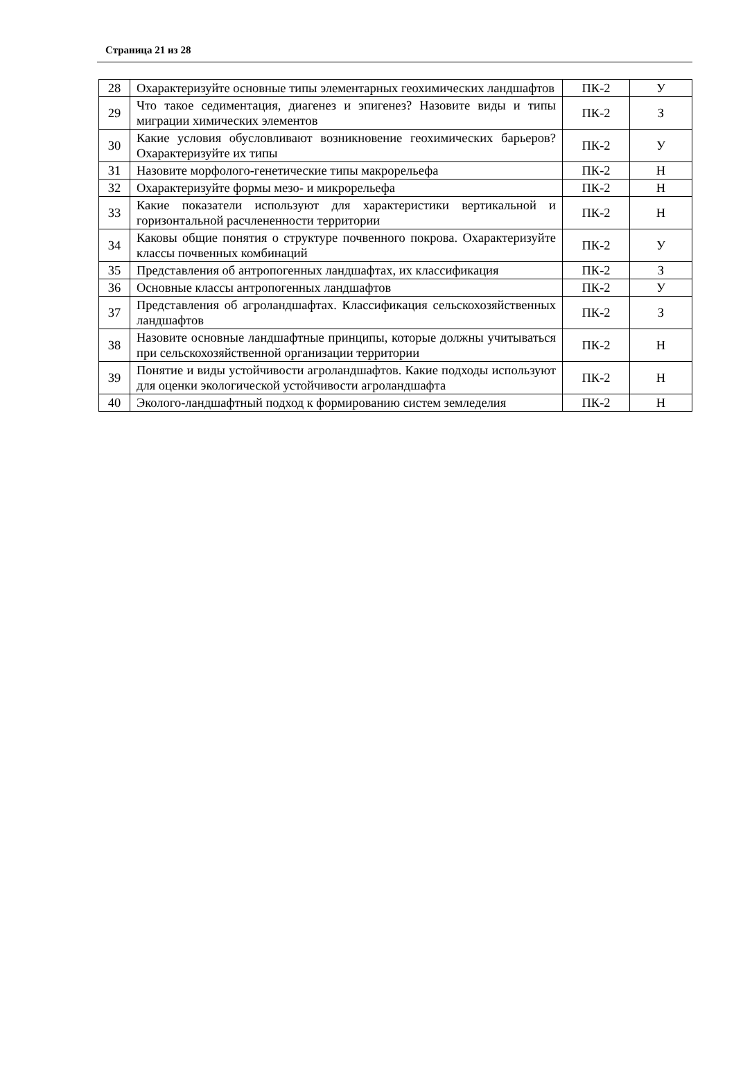Страница 21 из 28
| 28 | Охарактеризуйте основные типы элементарных геохимических ландшафтов | ПК-2 | У |
| 29 | Что такое седиментация, диагенез и эпигенез? Назовите виды и типы миграции химических элементов | ПК-2 | З |
| 30 | Какие условия обусловливают возникновение геохимических барьеров? Охарактеризуйте их типы | ПК-2 | У |
| 31 | Назовите морфолого-генетические типы макрорельефа | ПК-2 | Н |
| 32 | Охарактеризуйте формы мезо- и микрорельефа | ПК-2 | Н |
| 33 | Какие показатели используют для характеристики вертикальной и горизонтальной расчлененности территории | ПК-2 | Н |
| 34 | Каковы общие понятия о структуре почвенного покрова. Охарактеризуйте классы почвенных комбинаций | ПК-2 | У |
| 35 | Представления об антропогенных ландшафтах, их классификация | ПК-2 | З |
| 36 | Основные классы антропогенных ландшафтов | ПК-2 | У |
| 37 | Представления об агроландшафтах. Классификация сельскохозяйственных ландшафтов | ПК-2 | З |
| 38 | Назовите основные ландшафтные принципы, которые должны учитываться при сельскохозяйственной организации территории | ПК-2 | Н |
| 39 | Понятие и виды устойчивости агроландшафтов. Какие подходы используют для оценки экологической устойчивости агроландшафта | ПК-2 | Н |
| 40 | Эколого-ландшафтный подход к формированию систем земледелия | ПК-2 | Н |